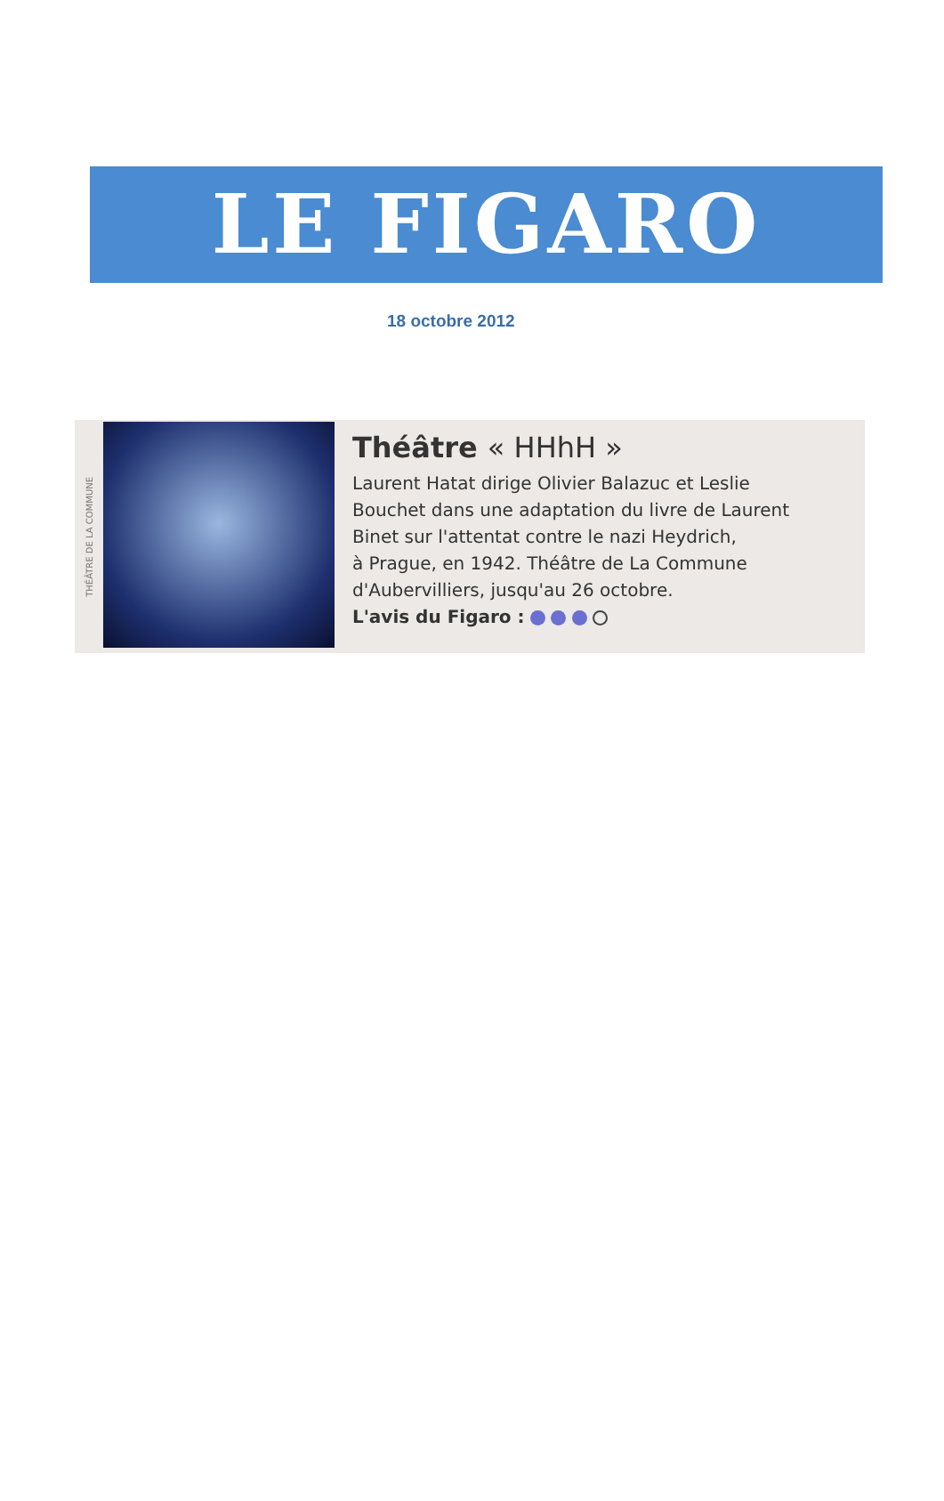LE FIGARO
18 octobre 2012
THÉÂTRE DE LA COMMUNE
Théâtre « HHhH »
Laurent Hatat dirige Olivier Balazuc et Leslie
Bouchet dans une adaptation du livre de Laurent
Binet sur l'attentat contre le nazi Heydrich,
à Prague, en 1942. Théâtre de La Commune
d'Aubervilliers, jusqu'au 26 octobre.
L'avis du Figaro :